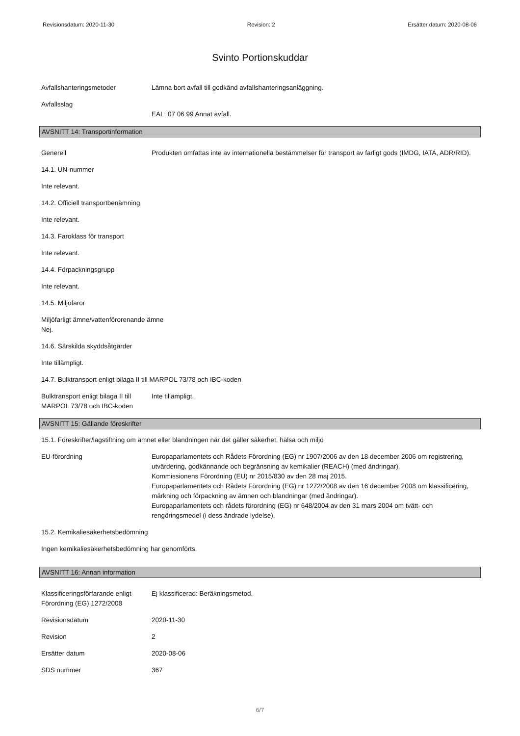Revisionsdatum: 2020-11-30 Revision: 2 Ersätter datum: 2020-08-06
Svinto Portionskuddar
Avfallshanteringsmetoder Lämna bort avfall till godkänd avfallshanteringsanläggning.
Avfallsslag
EAL: 07 06 99 Annat avfall.
AVSNITT 14: Transportinformation
Generell Produkten omfattas inte av internationella bestämmelser för transport av farligt gods (IMDG, IATA, ADR/RID).
14.1. UN-nummer
Inte relevant.
14.2. Officiell transportbenämning
Inte relevant.
14.3. Faroklass för transport
Inte relevant.
14.4. Förpackningsgrupp
Inte relevant.
14.5. Miljöfaror
Miljöfarligt ämne/vattenförorenande ämne
Nej.
14.6. Särskilda skyddsåtgärder
Inte tillämpligt.
14.7. Bulktransport enligt bilaga II till MARPOL 73/78 och IBC-koden
Bulktransport enligt bilaga II till MARPOL 73/78 och IBC-koden
Inte tillämpligt.
AVSNITT 15: Gällande föreskrifter
15.1. Föreskrifter/lagstiftning om ämnet eller blandningen när det gäller säkerhet, hälsa och miljö
EU-förordning Europaparlamentets och Rådets Förordning (EG) nr 1907/2006 av den 18 december 2006 om registrering, utvärdering, godkännande och begränsning av kemikalier (REACH) (med ändringar).
Kommissionens Förordning (EU) nr 2015/830 av den 28 maj 2015.
Europaparlamentets och Rådets Förordning (EG) nr 1272/2008 av den 16 december 2008 om klassificering, märkning och förpackning av ämnen och blandningar (med ändringar).
Europaparlamentets och rådets förordning (EG) nr 648/2004 av den 31 mars 2004 om tvätt- och rengöringsmedel (i dess ändrade lydelse).
15.2. Kemikaliesäkerhetsbedömning
Ingen kemikaliesäkerhetsbedömning har genomförts.
AVSNITT 16: Annan information
Klassificeringsförfarande enligt Förordning (EG) 1272/2008
Ej klassificerad: Beräkningsmetod.
Revisionsdatum 2020-11-30
Revision 2
Ersätter datum 2020-08-06
SDS nummer 367
6/7